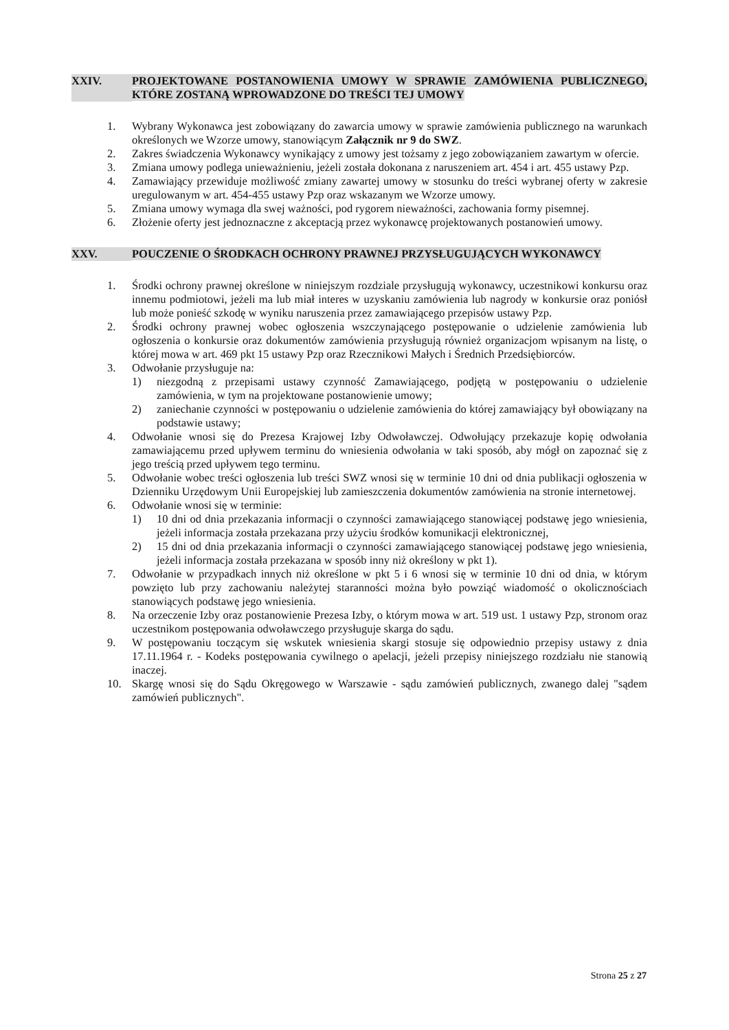XXIV. PROJEKTOWANE POSTANOWIENIA UMOWY W SPRAWIE ZAMÓWIENIA PUBLICZNEGO, KTÓRE ZOSTANĄ WPROWADZONE DO TREŚCI TEJ UMOWY
1. Wybrany Wykonawca jest zobowiązany do zawarcia umowy w sprawie zamówienia publicznego na warunkach określonych we Wzorze umowy, stanowiącym Załącznik nr 9 do SWZ.
2. Zakres świadczenia Wykonawcy wynikający z umowy jest tożsamy z jego zobowiązaniem zawartym w ofercie.
3. Zmiana umowy podlega unieważnieniu, jeżeli została dokonana z naruszeniem art. 454 i art. 455 ustawy Pzp.
4. Zamawiający przewiduje możliwość zmiany zawartej umowy w stosunku do treści wybranej oferty w zakresie uregulowanym w art. 454-455 ustawy Pzp oraz wskazanym we Wzorze umowy.
5. Zmiana umowy wymaga dla swej ważności, pod rygorem nieważności, zachowania formy pisemnej.
6. Złożenie oferty jest jednoznaczne z akceptacją przez wykonawcę projektowanych postanowień umowy.
XXV. POUCZENIE O ŚRODKACH OCHRONY PRAWNEJ PRZYSŁUGUJĄCYCH WYKONAWCY
1. Środki ochrony prawnej określone w niniejszym rozdziale przysługują wykonawcy, uczestnikowi konkursu oraz innemu podmiotowi, jeżeli ma lub miał interes w uzyskaniu zamówienia lub nagrody w konkursie oraz poniósł lub może ponieść szkodę w wyniku naruszenia przez zamawiającego przepisów ustawy Pzp.
2. Środki ochrony prawnej wobec ogłoszenia wszczynającego postępowanie o udzielenie zamówienia lub ogłoszenia o konkursie oraz dokumentów zamówienia przysługują również organizacjom wpisanym na listę, o której mowa w art. 469 pkt 15 ustawy Pzp oraz Rzecznikowi Małych i Średnich Przedsiębiorców.
3. Odwołanie przysługuje na:
1) niezgodną z przepisami ustawy czynność Zamawiającego, podjętą w postępowaniu o udzielenie zamówienia, w tym na projektowane postanowienie umowy;
2) zaniechanie czynności w postępowaniu o udzielenie zamówienia do której zamawiający był obowiązany na podstawie ustawy;
4. Odwołanie wnosi się do Prezesa Krajowej Izby Odwoławczej. Odwołujący przekazuje kopię odwołania zamawiającemu przed upływem terminu do wniesienia odwołania w taki sposób, aby mógł on zapoznać się z jego treścią przed upływem tego terminu.
5. Odwołanie wobec treści ogłoszenia lub treści SWZ wnosi się w terminie 10 dni od dnia publikacji ogłoszenia w Dzienniku Urzędowym Unii Europejskiej lub zamieszczenia dokumentów zamówienia na stronie internetowej.
6. Odwołanie wnosi się w terminie:
1) 10 dni od dnia przekazania informacji o czynności zamawiającego stanowiącej podstawę jego wniesienia, jeżeli informacja została przekazana przy użyciu środków komunikacji elektronicznej,
2) 15 dni od dnia przekazania informacji o czynności zamawiającego stanowiącej podstawę jego wniesienia, jeżeli informacja została przekazana w sposób inny niż określony w pkt 1).
7. Odwołanie w przypadkach innych niż określone w pkt 5 i 6 wnosi się w terminie 10 dni od dnia, w którym powzięto lub przy zachowaniu należytej staranności można było powziąć wiadomość o okolicznościach stanowiących podstawę jego wniesienia.
8. Na orzeczenie Izby oraz postanowienie Prezesa Izby, o którym mowa w art. 519 ust. 1 ustawy Pzp, stronom oraz uczestnikom postępowania odwoławczego przysługuje skarga do sądu.
9. W postępowaniu toczącym się wskutek wniesienia skargi stosuje się odpowiednio przepisy ustawy z dnia 17.11.1964 r. - Kodeks postępowania cywilnego o apelacji, jeżeli przepisy niniejszego rozdziału nie stanowią inaczej.
10. Skargę wnosi się do Sądu Okręgowego w Warszawie - sądu zamówień publicznych, zwanego dalej "sądem zamówień publicznych".
Strona 25 z 27